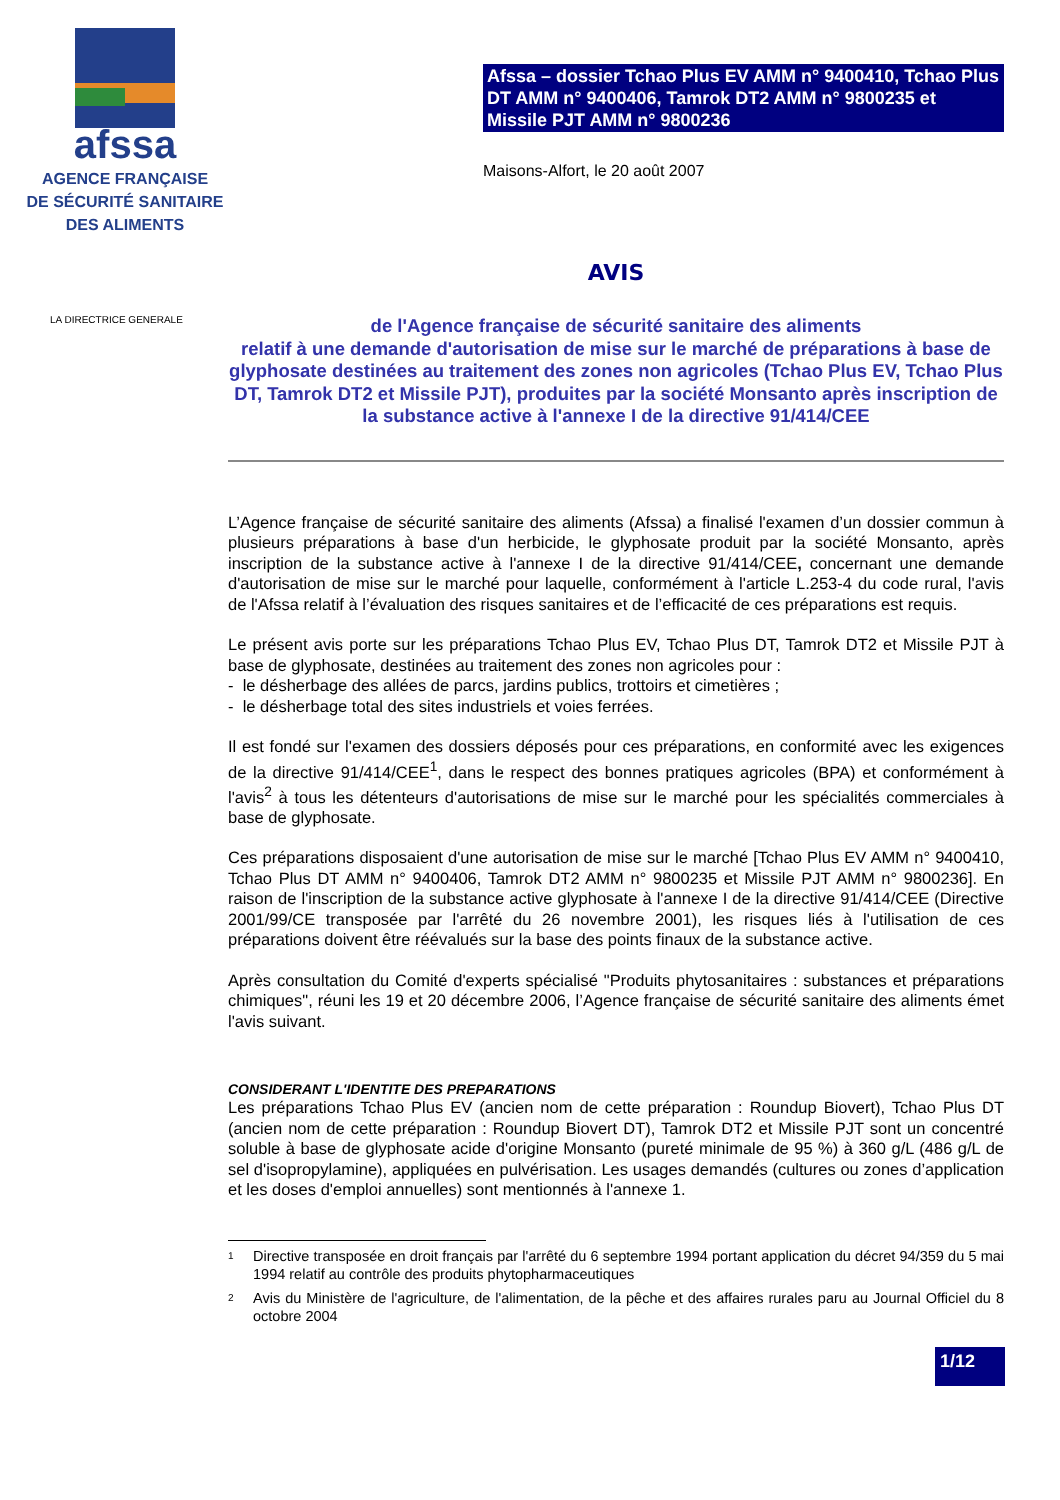afssa
AGENCE FRANÇAISE
DE SÉCURITÉ SANITAIRE
DES ALIMENTS
LA DIRECTRICE GENERALE
Afssa – dossier Tchao Plus EV AMM n° 9400410, Tchao Plus DT AMM n° 9400406, Tamrok DT2 AMM n° 9800235 et Missile PJT AMM n° 9800236
Maisons-Alfort, le 20 août 2007
AVIS
de l'Agence française de sécurité sanitaire des aliments
relatif à une demande d'autorisation de mise sur le marché de préparations à base de glyphosate destinées au traitement des zones non agricoles (Tchao Plus EV, Tchao Plus DT, Tamrok DT2 et Missile PJT), produites par la société Monsanto après inscription de la substance active à l'annexe I de la directive 91/414/CEE
L’Agence française de sécurité sanitaire des aliments (Afssa) a finalisé l'examen d’un dossier commun à plusieurs préparations à base d'un herbicide, le glyphosate produit par la société Monsanto, après inscription de la substance active à l'annexe I de la directive 91/414/CEE, concernant une demande d'autorisation de mise sur le marché pour laquelle, conformément à l'article L.253-4 du code rural, l'avis de l'Afssa relatif à l’évaluation des risques sanitaires et de l’efficacité de ces préparations est requis.
Le présent avis porte sur les préparations Tchao Plus EV, Tchao Plus DT, Tamrok DT2 et Missile PJT à base de glyphosate, destinées au traitement des zones non agricoles pour :
- le désherbage des allées de parcs, jardins publics, trottoirs et cimetières ;
- le désherbage total des sites industriels et voies ferrées.
Il est fondé sur l'examen des dossiers déposés pour ces préparations, en conformité avec les exigences de la directive 91/414/CEE<sup>1</sup>, dans le respect des bonnes pratiques agricoles (BPA) et conformément à l'avis<sup>2</sup> à tous les détenteurs d'autorisations de mise sur le marché pour les spécialités commerciales à base de glyphosate.
Ces préparations disposaient d'une autorisation de mise sur le marché [Tchao Plus EV AMM n° 9400410, Tchao Plus DT AMM n° 9400406, Tamrok DT2 AMM n° 9800235 et Missile PJT AMM n° 9800236]. En raison de l'inscription de la substance active glyphosate à l'annexe I de la directive 91/414/CEE (Directive 2001/99/CE transposée par l'arrêté du 26 novembre 2001), les risques liés à l'utilisation de ces préparations doivent être réévalués sur la base des points finaux de la substance active.
Après consultation du Comité d'experts spécialisé "Produits phytosanitaires : substances et préparations chimiques", réuni les 19 et 20 décembre 2006, l’Agence française de sécurité sanitaire des aliments émet l'avis suivant.
CONSIDERANT L'IDENTITE DES PREPARATIONS
Les préparations Tchao Plus EV (ancien nom de cette préparation : Roundup Biovert), Tchao Plus DT (ancien nom de cette préparation : Roundup Biovert DT), Tamrok DT2 et Missile PJT sont un concentré soluble à base de glyphosate acide d'origine Monsanto (pureté minimale de 95 %) à 360 g/L (486 g/L de sel d'isopropylamine), appliquées en pulvérisation. Les usages demandés (cultures ou zones d’application et les doses d'emploi annuelles) sont mentionnés à l'annexe 1.
1
Directive transposée en droit français par l'arrêté du 6 septembre 1994 portant application du décret 94/359 du 5 mai 1994 relatif au contrôle des produits phytopharmaceutiques
2
Avis du Ministère de l'agriculture, de l'alimentation, de la pêche et des affaires rurales paru au Journal Officiel du 8 octobre 2004
1/12